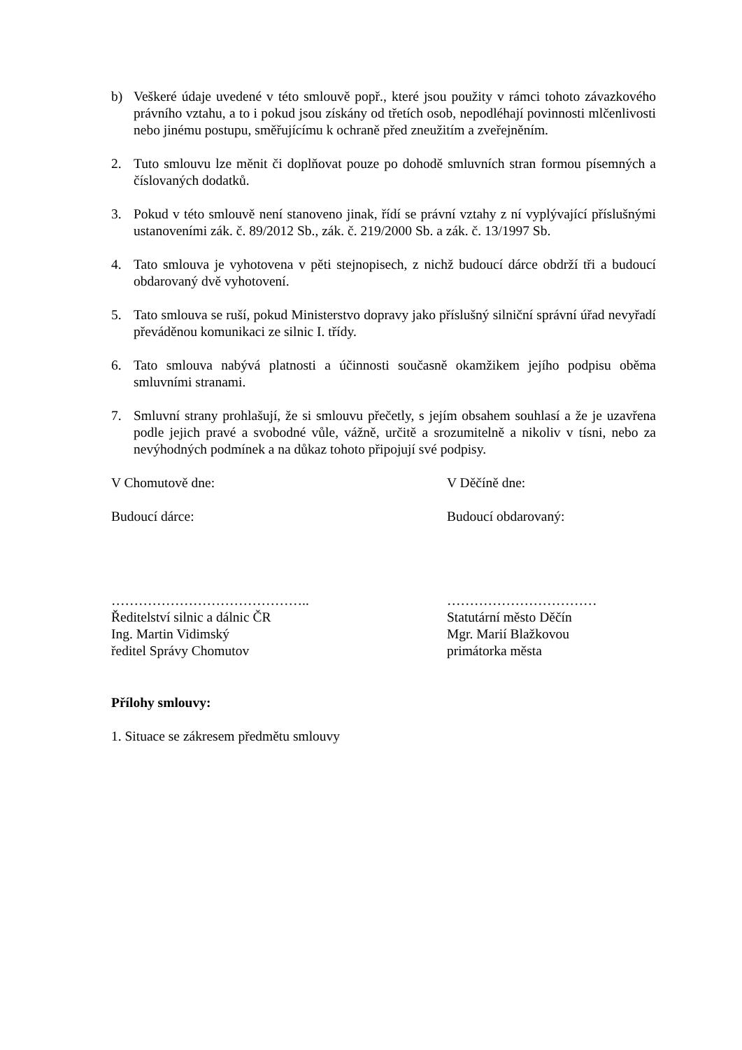b) Veškeré údaje uvedené v této smlouvě popř., které jsou použity v rámci tohoto závazkového právního vztahu, a to i pokud jsou získány od třetích osob, nepodléhají povinnosti mlčenlivosti nebo jinému postupu, směřujícímu k ochraně před zneužitím a zveřejněním.
2. Tuto smlouvu lze měnit či doplňovat pouze po dohodě smluvních stran formou písemných a číslovaných dodatků.
3. Pokud v této smlouvě není stanoveno jinak, řídí se právní vztahy z ní vyplývající příslušnými ustanoveními zák. č. 89/2012 Sb., zák. č. 219/2000 Sb. a zák. č. 13/1997 Sb.
4. Tato smlouva je vyhotovena v pěti stejnopisech, z nichž budoucí dárce obdrží tři a budoucí obdarovaný dvě vyhotovení.
5. Tato smlouva se ruší, pokud Ministerstvo dopravy jako příslušný silniční správní úřad nevyřadí převáděnou komunikaci ze silnic I. třídy.
6. Tato smlouva nabývá platnosti a účinnosti současně okamžikem jejího podpisu oběma smluvními stranami.
7. Smluvní strany prohlašují, že si smlouvu přečetly, s jejím obsahem souhlasí a že je uzavřena podle jejich pravé a svobodné vůle, vážně, určitě a srozumitelně a nikoliv v tísni, nebo za nevýhodných podmínek a na důkaz tohoto připojují své podpisy.
V Chomutově dne: V Děčíně dne:
Budoucí dárce: Budoucí obdarovaný:
……………………………………..
Ředitelství silnic a dálnic ČR
Ing. Martin Vidimský
ředitel Správy Chomutov
……………………………
Statutární město Děčín
Mgr. Marií Blažkovou
primátorka města
Přílohy smlouvy:
1. Situace se zákresem předmětu smlouvy